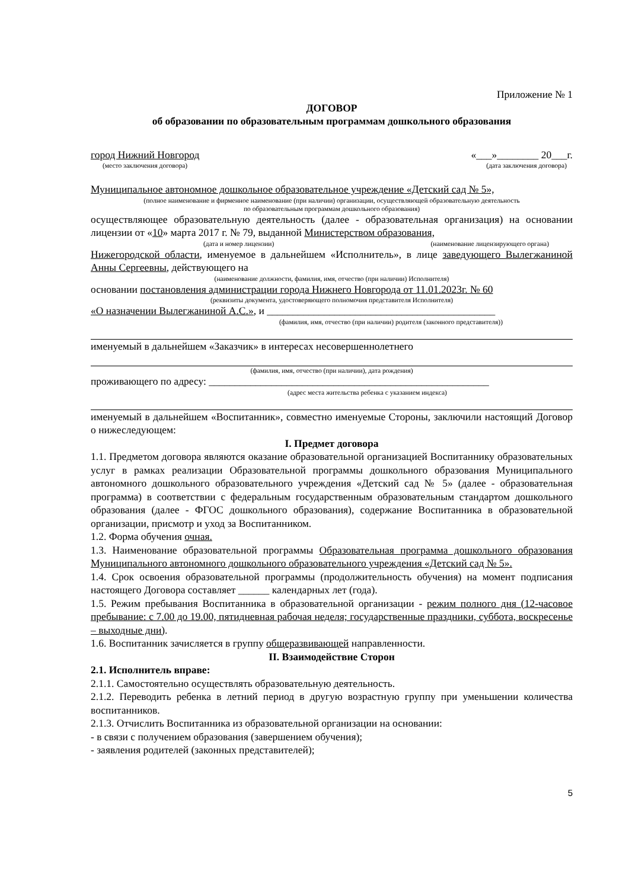Приложение № 1
ДОГОВОР
об образовании по образовательным программам дошкольного образования
город Нижний Новгород «___»________ 20___г.
(место заключения договора) (дата заключения договора)
Муниципальное автономное дошкольное образовательное учреждение «Детский сад № 5»,
(полное наименование и фирменное наименование (при наличии) организации, осуществляющей образовательную деятельность
по образовательным программам дошкольного образования)
осуществляющее образовательную деятельность (далее - образовательная организация) на основании лицензии от «10» марта 2017 г. № 79, выданной Министерством образования,
(дата и номер лицензии) (наименование лицензирующего органа)
Нижегородской области, именуемое в дальнейшем «Исполнитель», в лице заведующего Вылегжаниной Анны Сергеевны, действующего на
(наименование должности, фамилия, имя, отчество (при наличии) Исполнителя)
основании постановления администрации города Нижнего Новгорода от 11.01.2023г. № 60
(реквизиты документа, удостоверяющего полномочия представителя Исполнителя)
«О назначении Вылегжаниной А.С.», и ____________________________________________
(фамилия, имя, отчество (при наличии) родителя (законного представителя))
именуемый в дальнейшем «Заказчик» в интересах несовершеннолетнего
(фамилия, имя, отчество (при наличии), дата рождения)
проживающего по адресу: ______________________________________________________
(адрес места жительства ребенка с указанием индекса)
именуемый в дальнейшем «Воспитанник», совместно именуемые Стороны, заключили настоящий Договор о нижеследующем:
I. Предмет договора
1.1. Предметом договора являются оказание образовательной организацией Воспитаннику образовательных услуг в рамках реализации Образовательной программы дошкольного образования Муниципального автономного дошкольного образовательного учреждения «Детский сад № 5» (далее - образовательная программа) в соответствии с федеральным государственным образовательным стандартом дошкольного образования (далее - ФГОС дошкольного образования), содержание Воспитанника в образовательной организации, присмотр и уход за Воспитанником.
1.2. Форма обучения очная.
1.3. Наименование образовательной программы Образовательная программа дошкольного образования Муниципального автономного дошкольного образовательного учреждения «Детский сад № 5».
1.4. Срок освоения образовательной программы (продолжительность обучения) на момент подписания настоящего Договора составляет ______ календарных лет (года).
1.5. Режим пребывания Воспитанника в образовательной организации - режим полного дня (12-часовое пребывание: с 7.00 до 19.00, пятидневная рабочая неделя; государственные праздники, суббота, воскресенье – выходные дни).
1.6. Воспитанник зачисляется в группу общеразвивающей направленности.
II. Взаимодействие Сторон
2.1. Исполнитель вправе:
2.1.1. Самостоятельно осуществлять образовательную деятельность.
2.1.2. Переводить ребенка в летний период в другую возрастную группу при уменьшении количества воспитанников.
2.1.3. Отчислить Воспитанника из образовательной организации на основании:
- в связи с получением образования (завершением обучения);
- заявления родителей (законных представителей);
5